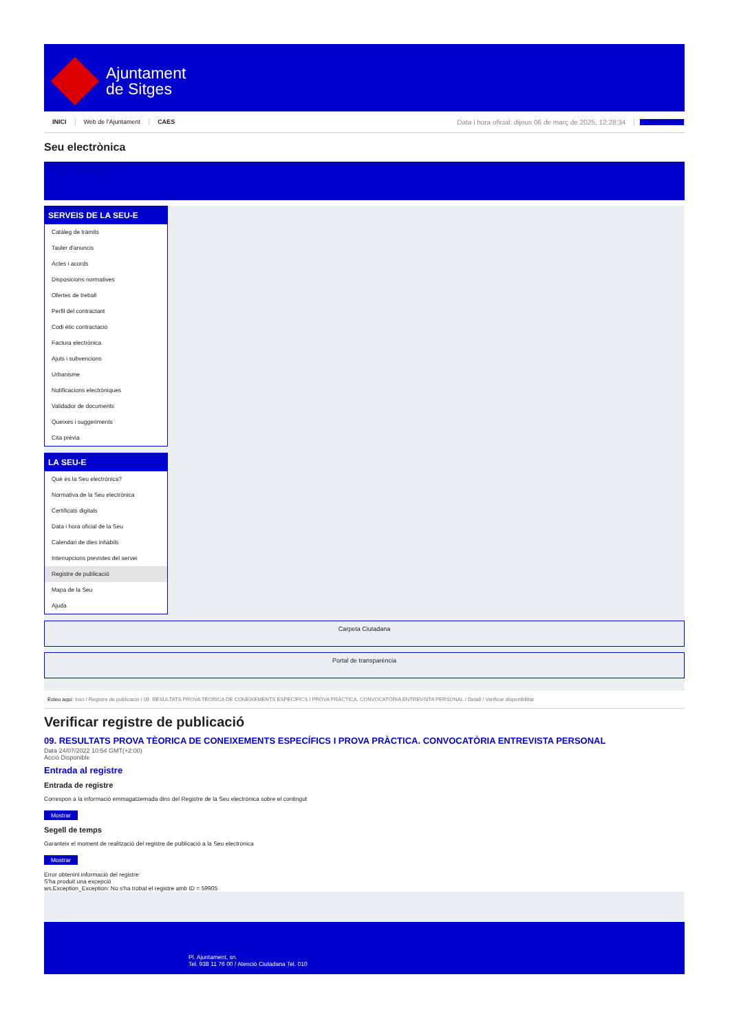Ajuntament
de Sitges
INICI Web de l'Ajuntament CAES Data i hora oficial: dijous 06 de març de 2025, 12:28:34 Sincronitza
Seu electrònica
Obtenir còpia autèntica
SERVEIS DE LA SEU-E
Catàleg de tràmits
Tauler d'anuncis
Actes i acords
Disposicions normatives
Ofertes de treball
Perfil del contractant
Codi ètic contractació
Factura electrònica
Ajuts i subvencions
Urbanisme
Notificacions electròniques
Validador de documents
Queixes i suggeriments
Cita prèvia
LA SEU-E
Què és la Seu electrònica?
Normativa de la Seu electrònica
Certificats digitals
Data i hora oficial de la Seu
Calendari de dies inhàbils
Interrupcions previstes del servei
Registre de publicació
Mapa de la Seu
Ajuda
Carpeta Ciutadana
Portal de transparència
Esteu aquí: Inici / Registre de publicació / 09. RESULTATS PROVA TÈORICA DE CONEIXEMENTS ESPECÍFICS I PROVA PRÀCTICA. CONVOCATÒRIA ENTREVISTA PERSONAL / Detall / Verificar disponibilitat
Verificar registre de publicació
09. RESULTATS PROVA TÈORICA DE CONEIXEMENTS ESPECÍFICS I PROVA PRÀCTICA. CONVOCATÒRIA ENTREVISTA PERSONAL
Data 24/07/2022 10:54 GMT(+2:00)
Acció Disponible
Entrada al registre
Entrada de registre
Correspon a la informació emmagatzemada dins del Registre de la Seu electrònica sobre el contingut
Mostrar
Segell de temps
Garanteix el moment de realització del registre de publicació a la Seu electrònica
Mostrar
Error obtenint informació del registre:
S'ha produit una excepció
ws.Exception_Exception: No s'ha trobat el registre amb ID = 59905
Pl. Ajuntament, sn.
Tel. 938 11 76 00 / Atenció Ciutadana Tel. 010